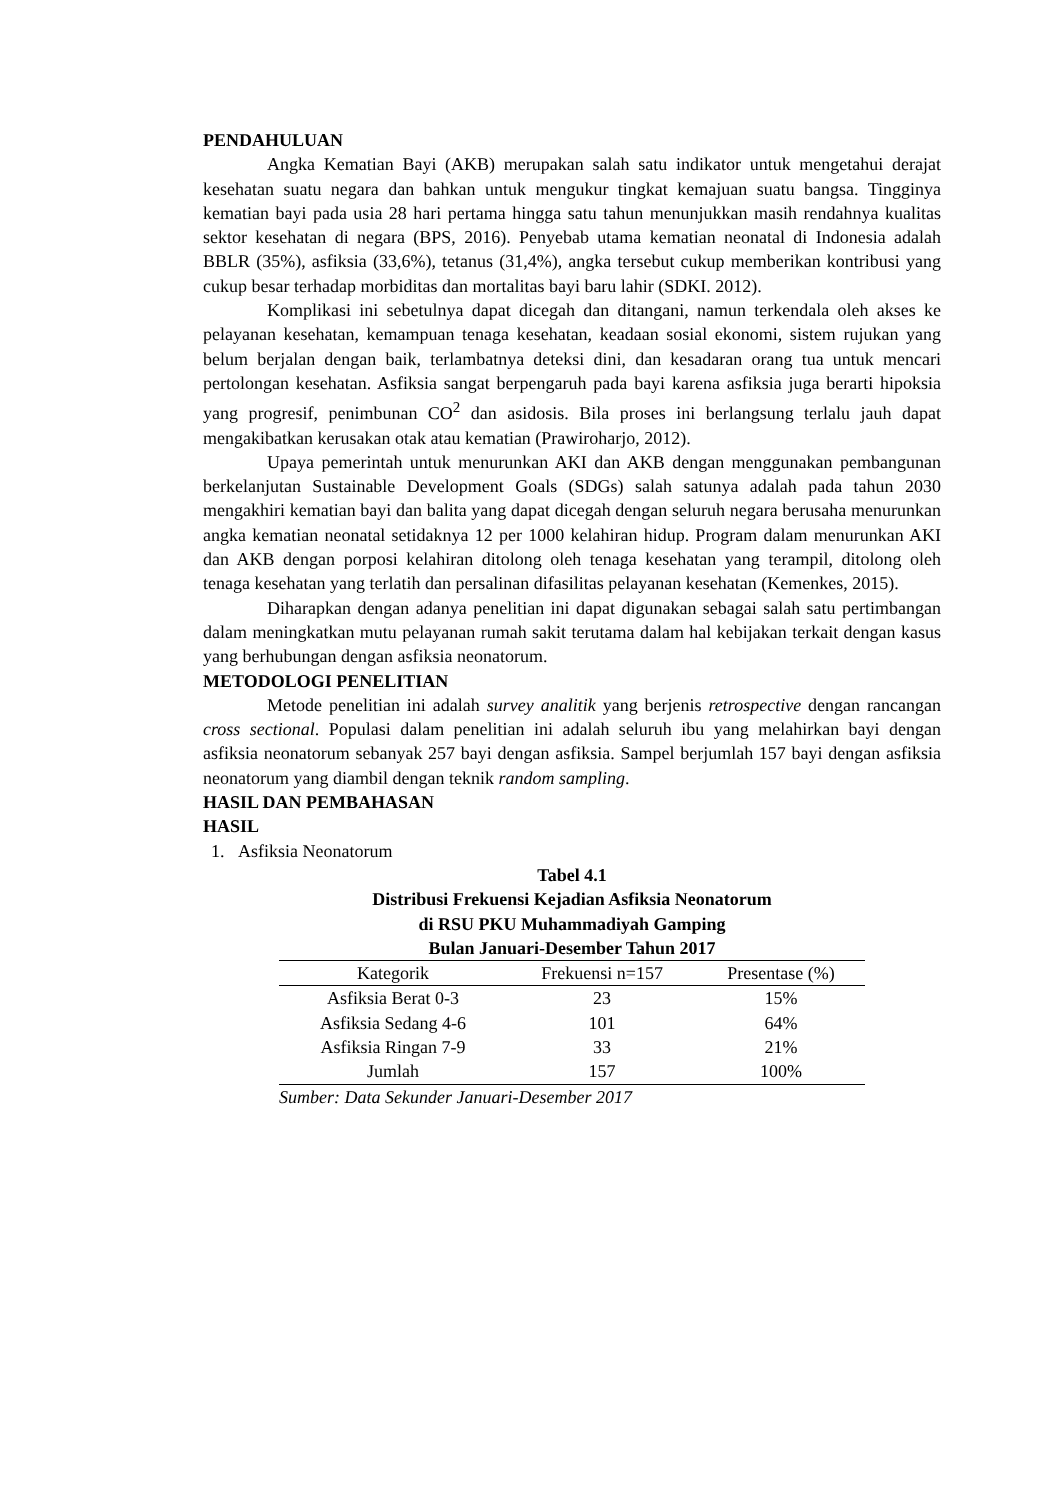PENDAHULUAN
Angka Kematian Bayi (AKB) merupakan salah satu indikator untuk mengetahui derajat kesehatan suatu negara dan bahkan untuk mengukur tingkat kemajuan suatu bangsa. Tingginya kematian bayi pada usia 28 hari pertama hingga satu tahun menunjukkan masih rendahnya kualitas sektor kesehatan di negara (BPS, 2016). Penyebab utama kematian neonatal di Indonesia adalah BBLR (35%), asfiksia (33,6%), tetanus (31,4%), angka tersebut cukup memberikan kontribusi yang cukup besar terhadap morbiditas dan mortalitas bayi baru lahir (SDKI. 2012).
Komplikasi ini sebetulnya dapat dicegah dan ditangani, namun terkendala oleh akses ke pelayanan kesehatan, kemampuan tenaga kesehatan, keadaan sosial ekonomi, sistem rujukan yang belum berjalan dengan baik, terlambatnya deteksi dini, dan kesadaran orang tua untuk mencari pertolongan kesehatan. Asfiksia sangat berpengaruh pada bayi karena asfiksia juga berarti hipoksia yang progresif, penimbunan CO<sup>2</sup> dan asidosis. Bila proses ini berlangsung terlalu jauh dapat mengakibatkan kerusakan otak atau kematian (Prawiroharjo, 2012).
Upaya pemerintah untuk menurunkan AKI dan AKB dengan menggunakan pembangunan berkelanjutan Sustainable Development Goals (SDGs) salah satunya adalah pada tahun 2030 mengakhiri kematian bayi dan balita yang dapat dicegah dengan seluruh negara berusaha menurunkan angka kematian neonatal setidaknya 12 per 1000 kelahiran hidup. Program dalam menurunkan AKI dan AKB dengan porposi kelahiran ditolong oleh tenaga kesehatan yang terampil, ditolong oleh tenaga kesehatan yang terlatih dan persalinan difasilitas pelayanan kesehatan (Kemenkes, 2015).
Diharapkan dengan adanya penelitian ini dapat digunakan sebagai salah satu pertimbangan dalam meningkatkan mutu pelayanan rumah sakit terutama dalam hal kebijakan terkait dengan kasus yang berhubungan dengan asfiksia neonatorum.
METODOLOGI PENELITIAN
Metode penelitian ini adalah survey analitik yang berjenis retrospective dengan rancangan cross sectional. Populasi dalam penelitian ini adalah seluruh ibu yang melahirkan bayi dengan asfiksia neonatorum sebanyak 257 bayi dengan asfiksia. Sampel berjumlah 157 bayi dengan asfiksia neonatorum yang diambil dengan teknik random sampling.
HASIL DAN PEMBAHASAN
HASIL
1. Asfiksia Neonatorum
Tabel 4.1
Distribusi Frekuensi Kejadian Asfiksia Neonatorum
di RSU PKU Muhammadiyah Gamping
Bulan Januari-Desember Tahun 2017
| Kategorik | Frekuensi n=157 | Presentase (%) |
| --- | --- | --- |
| Asfiksia Berat 0-3 | 23 | 15% |
| Asfiksia Sedang 4-6 | 101 | 64% |
| Asfiksia Ringan 7-9 | 33 | 21% |
| Jumlah | 157 | 100% |
Sumber: Data Sekunder Januari-Desember 2017